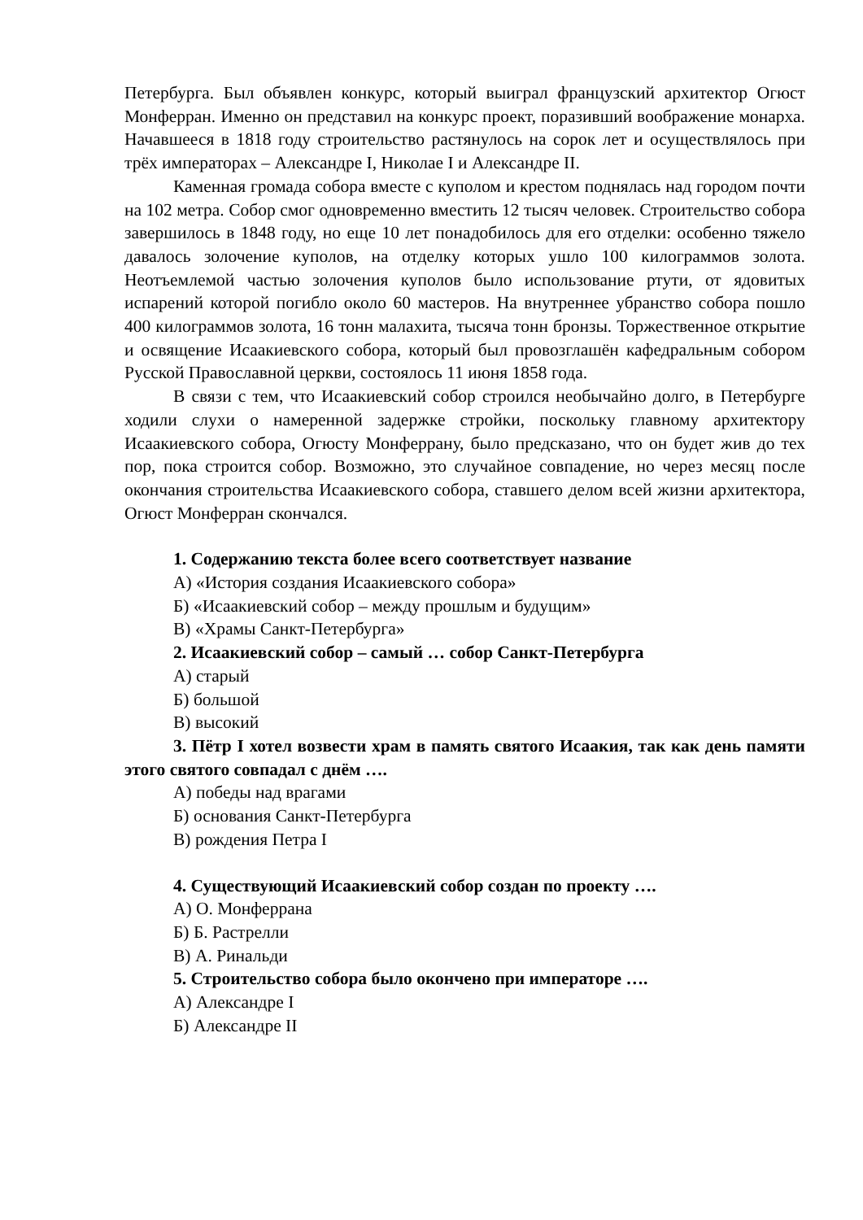Петербурга. Был объявлен конкурс, который выиграл французский архитектор Огюст Монферран. Именно он представил на конкурс проект, поразивший воображение монарха. Начавшееся в 1818 году строительство растянулось на сорок лет и осуществлялось при трёх императорах – Александре I, Николае I и Александре II.
Каменная громада собора вместе с куполом и крестом поднялась над городом почти на 102 метра. Собор смог одновременно вместить 12 тысяч человек. Строительство собора завершилось в 1848 году, но еще 10 лет понадобилось для его отделки: особенно тяжело давалось золочение куполов, на отделку которых ушло 100 килограммов золота. Неотъемлемой частью золочения куполов было использование ртути, от ядовитых испарений которой погибло около 60 мастеров. На внутреннее убранство собора пошло 400 килограммов золота, 16 тонн малахита, тысяча тонн бронзы. Торжественное открытие и освящение Исаакиевского собора, который был провозглашён кафедральным собором Русской Православной церкви, состоялось 11 июня 1858 года.
В связи с тем, что Исаакиевский собор строился необычайно долго, в Петербурге ходили слухи о намеренной задержке стройки, поскольку главному архитектору Исаакиевского собора, Огюсту Монферрану, было предсказано, что он будет жив до тех пор, пока строится собор. Возможно, это случайное совпадение, но через месяц после окончания строительства Исаакиевского собора, ставшего делом всей жизни архитектора, Огюст Монферран скончался.
1. Содержанию текста более всего соответствует название
А) «История создания Исаакиевского собора»
Б) «Исаакиевский собор – между прошлым и будущим»
В) «Храмы Санкт-Петербурга»
2. Исаакиевский собор – самый … собор Санкт-Петербурга
А) старый
Б) большой
В) высокий
3. Пётр I хотел возвести храм в память святого Исаакия, так как день памяти этого святого совпадал с днём ….
А) победы над врагами
Б) основания Санкт-Петербурга
В) рождения Петра I
4. Существующий Исаакиевский собор создан по проекту ….
А) О. Монферрана
Б) Б. Растрелли
В) А. Ринальди
5. Строительство собора было окончено при императоре ….
А) Александре I
Б) Александре II